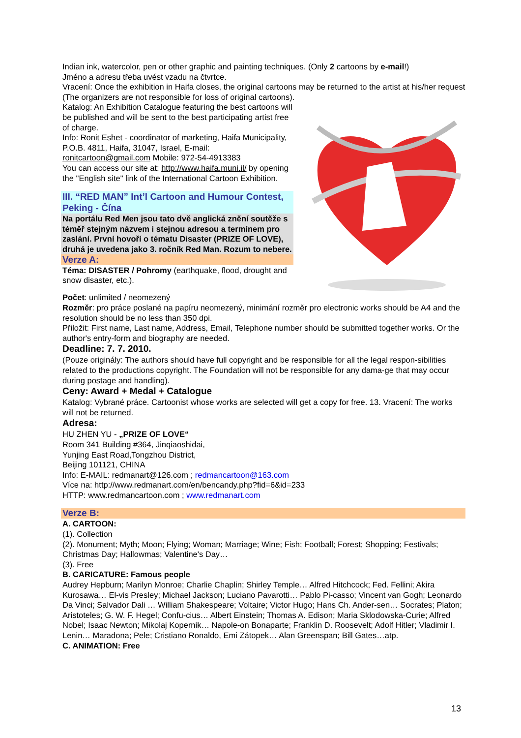Indian ink, watercolor, pen or other graphic and painting techniques. (Only 2 cartoons by e-mail!)
Jméno a adresu třeba uvést vzadu na čtvrtce.
Vracení: Once the exhibition in Haifa closes, the original cartoons may be returned to the artist at his/her request (The organizers are not responsible for loss of original cartoons).
Katalog: An Exhibition Catalogue featuring the best cartoons will be published and will be sent to the best participating artist free of charge.
Info: Ronit Eshet - coordinator of marketing, Haifa Municipality, P.O.B. 4811, Haifa, 31047, Israel, E-mail: ronitcartoon@gmail.com Mobile: 972-54-4913383
You can access our site at: http://www.haifa.muni.il/ by opening the "English site" link of the International Cartoon Exhibition.
III. “RED MAN” Int’l Cartoon and Humour Contest, Peking - Čína
Na portálu Red Men jsou tato dvě anglická znění soutěže s téměř stejným názvem i stejnou adresou a termínem pro zaslání. První hovoří o tématu Disaster (PRIZE OF LOVE), druhá je uvedena jako 3. ročník Red Man. Rozum to nebere.
Verze A:
Téma: DISASTER / Pohromy (earthquake, flood, drought and snow disaster, etc.).
Počet: unlimited / neomezený
Rozměr: pro práce poslané na papíru neomezený, minimání rozměr pro electronic works should be A4 and the resolution should be no less than 350 dpi.
Přiložit: First name, Last name, Address, Email, Telephone number should be submitted together works. Or the author's entry-form and biography are needed.
Deadline: 7. 7. 2010.
(Pouze originály: The authors should have full copyright and be responsible for all the legal respon-sibilities related to the productions copyright. The Foundation will not be responsible for any dama-ge that may occur during postage and handling).
Ceny: Award + Medal + Catalogue
Katalog: Vybrané práce. Cartoonist whose works are selected will get a copy for free. 13. Vracení: The works will not be returned.
Adresa:
HU ZHEN YU - „PRIZE OF LOVE“
Room 341 Building #364, Jinqiaoshidai,
Yunjing East Road,Tongzhou District,
Beijing 101121, CHINA
Info: E-MAIL: redmanart@126.com ; redmancartoon@163.com
Více na: http://www.redmanart.com/en/bencandy.php?fid=6&id=233
HTTP: www.redmancartoon.com ; www.redmanart.com
Verze B:
A. CARTOON:
(1). Collection
(2). Monument; Myth; Moon; Flying; Woman; Marriage; Wine; Fish; Football; Forest; Shopping; Festivals; Christmas Day; Hallowmas; Valentine's Day…
(3). Free
B. CARICATURE: Famous people
Audrey Hepburn; Marilyn Monroe; Charlie Chaplin; Shirley Temple… Alfred Hitchcock; Fed. Fellini; Akira Kurosawa… El-vis Presley; Michael Jackson; Luciano Pavarotti… Pablo Pi-casso; Vincent van Gogh; Leonardo Da Vinci; Salvador Dali … William Shakespeare; Voltaire; Victor Hugo; Hans Ch. Ander-sen… Socrates; Platon; Aristoteles; G. W. F. Hegel; Confu-cius… Albert Einstein; Thomas A. Edison; Maria Sklodowska-Curie; Alfred Nobel; Isaac Newton; Mikolaj Kopernik… Napole-on Bonaparte; Franklin D. Roosevelt; Adolf Hitler; Vladimir I. Lenin… Maradona; Pele; Cristiano Ronaldo, Emi Zátopek… Alan Greenspan; Bill Gates…atp.
C. ANIMATION: Free
13